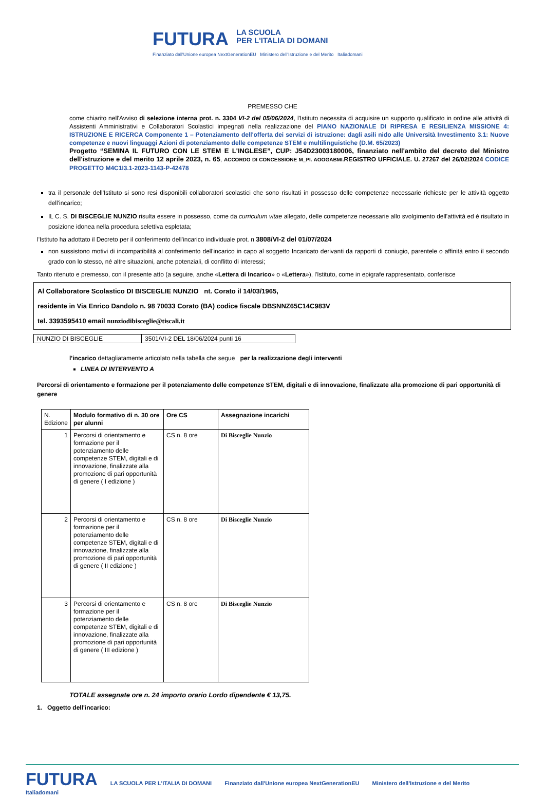FUTURA LA SCUOLA
PER L'ITALIA DI DOMANI
Finanziato dall'Unione europea NextGenerationEU Ministero dell'Istruzione e del Merito Italiadomani
PREMESSO CHE
come chiarito nell'Avviso di selezione interna prot. n. 3304 VI-2 del 05/06/2024, l'Istituto necessita di acquisire un supporto qualificato in ordine alle attività di Assistenti Amministrativi e Collaboratori Scolastici impegnati nella realizzazione del PIANO NAZIONALE DI RIPRESA E RESILIENZA MISSIONE 4: ISTRUZIONE E RICERCA Componente 1 – Potenziamento dell'offerta dei servizi di istruzione: dagli asili nido alle Università Investimento 3.1: Nuove competenze e nuovi linguaggi Azioni di potenziamento delle competenze STEM e multilinguistiche (D.M. 65/2023)
Progetto “SEMINA IL FUTURO CON LE STEM E L'INGLESE”, CUP: J54D23003180006, finanziato nell'ambito del decreto del Ministro dell'istruzione e del merito 12 aprile 2023, n. 65, ACCORDO DI CONCESSIONE M_PI. AOOGABMI. REGISTRO UFFICIALE. U. 27267 del 26/02/2024 CODICE PROGETTO M4C1I3.1-2023-1143-P-42478
tra il personale dell'Istituto si sono resi disponibili collaboratori scolastici che sono risultati in possesso delle competenze necessarie richieste per le attività oggetto dell'incarico;
IL C. S. DI BISCEGLIE NUNZIO risulta essere in possesso, come da curriculum vitae allegato, delle competenze necessarie allo svolgimento dell'attività ed è risultato in posizione idonea nella procedura selettiva espletata;
l'Istituto ha adottato il Decreto per il conferimento dell'incarico individuale prot. n 3808/VI-2 del 01/07/2024
non sussistono motivi di incompatibilità al conferimento dell'incarico in capo al soggetto Incaricato derivanti da rapporti di coniugio, parentele o affinità entro il secondo grado con lo stesso, né altre situazioni, anche potenziali, di conflitto di interessi;
Tanto ritenuto e premesso, con il presente atto (a seguire, anche «Lettera di Incarico» o «Lettera»), l'Istituto, come in epigrafe rappresentato, conferisce
Al Collaboratore Scolastico DI BISCEGLIE NUNZIO nt. Corato il 14/03/1965,
residente in Via Enrico Dandolo n. 98 70033 Corato (BA) codice fiscale DBSNNZ65C14C983V
tel. 3393595410 email nunziodibisceglie@tiscali.it
| NUNZIO DI BISCEGLIE | 3501/VI-2 DEL 18/06/2024 punti 16 |
l'incarico dettagliatamente articolato nella tabella che segue per la realizzazione degli interventi
LINEA DI INTERVENTO A
Percorsi di orientamento e formazione per il potenziamento delle competenze STEM, digitali e di innovazione, finalizzate alla promozione di pari opportunità di genere
| N. Edizione | Modulo formativo di n. 30 ore per alunni | Ore CS | Assegnazione incarichi |
| 1 | Percorsi di orientamento e formazione per il potenziamento delle competenze STEM, digitali e di innovazione, finalizzate alla promozione di pari opportunità di genere ( I edizione ) | CS n. 8 ore | Di Bisceglie Nunzio |
| 2 | Percorsi di orientamento e formazione per il potenziamento delle competenze STEM, digitali e di innovazione, finalizzate alla promozione di pari opportunità di genere ( II edizione ) | CS n. 8 ore | Di Bisceglie Nunzio |
| 3 | Percorsi di orientamento e formazione per il potenziamento delle competenze STEM, digitali e di innovazione, finalizzate alla promozione di pari opportunità di genere ( III edizione ) | CS n. 8 ore | Di Bisceglie Nunzio |
TOTALE assegnate ore n. 24 importo orario Lordo dipendente € 13,75.
1. Oggetto dell'incarico:
FUTURA LA SCUOLA PER L'ITALIA DI DOMANI Finanziato dall'Unione europea NextGenerationEU Ministero dell'Istruzione e del Merito Italiadomani